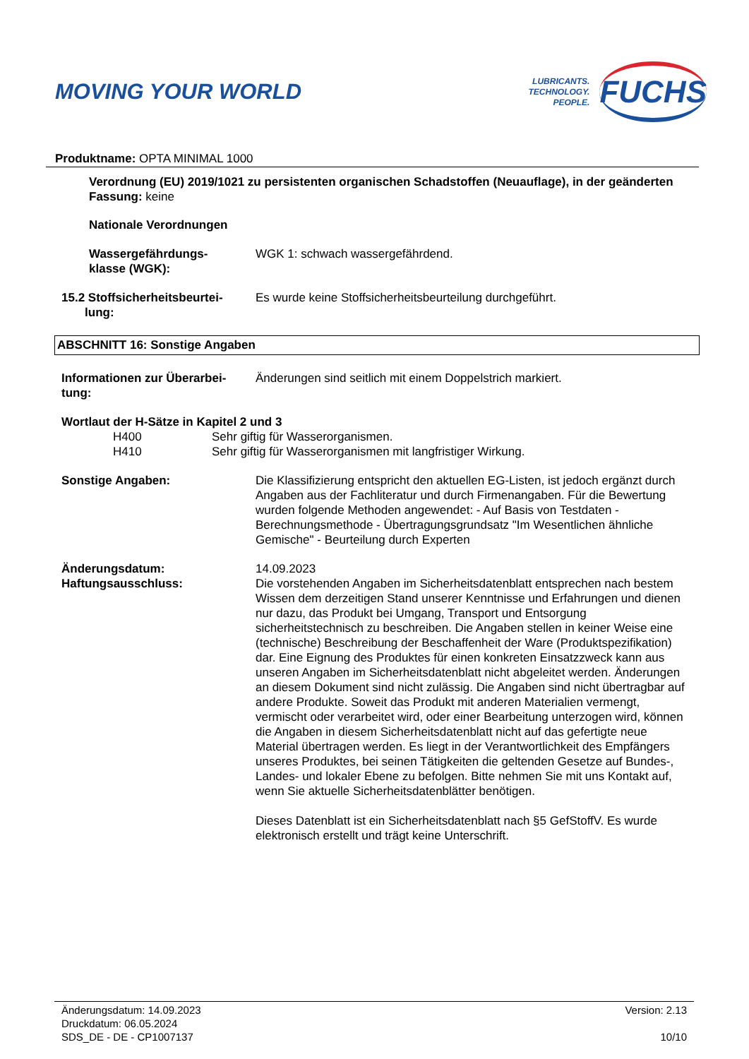MOVING YOUR WORLD
LUBRICANTS.
TECHNOLOGY.
PEOPLE.
FUCHS
Produktname: OPTA MINIMAL 1000
Verordnung (EU) 2019/1021 zu persistenten organischen Schadstoffen (Neuauflage), in der geänderten Fassung: keine
Nationale Verordnungen
Wassergefährdungs-
klasse (WGK):
WGK 1: schwach wassergefährdend.
15.2 Stoffsicherheitsbeurtei-
lung:
Es wurde keine Stoffsicherheitsbeurteilung durchgeführt.
ABSCHNITT 16: Sonstige Angaben
Informationen zur Überarbei-
tung:
Änderungen sind seitlich mit einem Doppelstrich markiert.
Wortlaut der H-Sätze in Kapitel 2 und 3
H400 Sehr giftig für Wasserorganismen.
H410 Sehr giftig für Wasserorganismen mit langfristiger Wirkung.
Sonstige Angaben: Die Klassifizierung entspricht den aktuellen EG-Listen, ist jedoch ergänzt durch Angaben aus der Fachliteratur und durch Firmenangaben. Für die Bewertung wurden folgende Methoden angewendet: - Auf Basis von Testdaten - Berechnungsmethode - Übertragungsgrundsatz "Im Wesentlichen ähnliche Gemische" - Beurteilung durch Experten
Änderungsdatum: 14.09.2023
Haftungsausschluss: Die vorstehenden Angaben im Sicherheitsdatenblatt entsprechen nach bestem Wissen dem derzeitigen Stand unserer Kenntnisse und Erfahrungen und dienen nur dazu, das Produkt bei Umgang, Transport und Entsorgung sicherheitstechnisch zu beschreiben. Die Angaben stellen in keiner Weise eine (technische) Beschreibung der Beschaffenheit der Ware (Produktspezifikation) dar. Eine Eignung des Produktes für einen konkreten Einsatzzweck kann aus unseren Angaben im Sicherheitsdatenblatt nicht abgeleitet werden. Änderungen an diesem Dokument sind nicht zulässig. Die Angaben sind nicht übertragbar auf andere Produkte. Soweit das Produkt mit anderen Materialien vermengt, vermischt oder verarbeitet wird, oder einer Bearbeitung unterzogen wird, können die Angaben in diesem Sicherheitsdatenblatt nicht auf das gefertigte neue Material übertragen werden. Es liegt in der Verantwortlichkeit des Empfängers unseres Produktes, bei seinen Tätigkeiten die geltenden Gesetze auf Bundes-, Landes- und lokaler Ebene zu befolgen. Bitte nehmen Sie mit uns Kontakt auf, wenn Sie aktuelle Sicherheitsdatenblätter benötigen.
Dieses Datenblatt ist ein Sicherheitsdatenblatt nach §5 GefStoffV. Es wurde elektronisch erstellt und trägt keine Unterschrift.
Änderungsdatum: 14.09.2023
Druckdatum: 06.05.2024
SDS_DE - DE - CP1007137
Version: 2.13
10/10